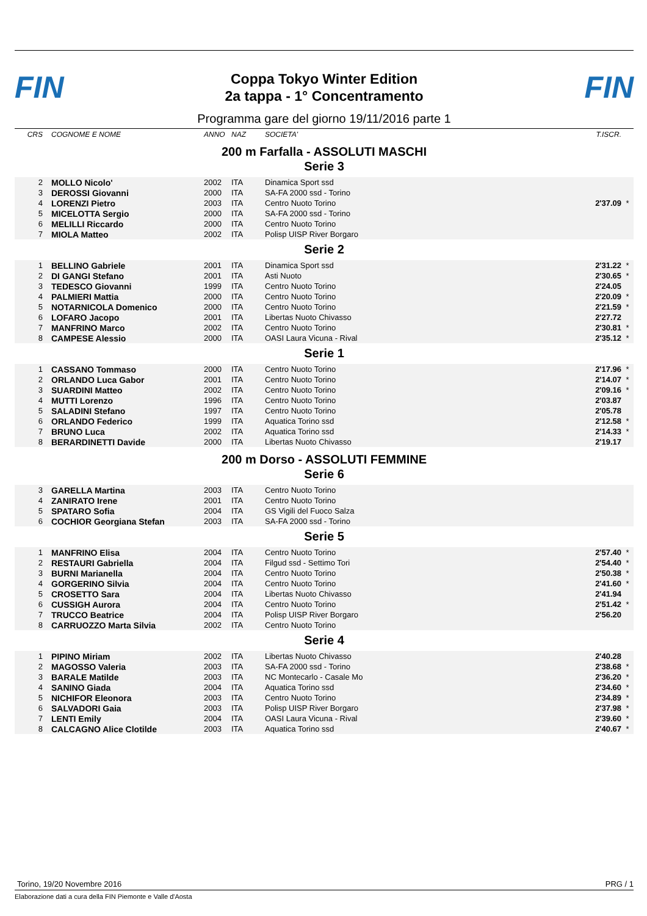FIN
Coppa Tokyo Winter Edition
2a tappa - 1° Concentramento
FIN
Programma gare del giorno 19/11/2016 parte 1
| CRS | COGNOME E NOME | ANNO | NAZ | SOCIETA' | T.ISCR. | |
200 m Farfalla - ASSOLUTI MASCHI
Serie 3
| 2 | MOLLO Nicolo' | 2002 | ITA | Dinamica Sport ssd | | |
| 3 | DEROSSI Giovanni | 2000 | ITA | SA-FA 2000 ssd - Torino | | |
| 4 | LORENZI Pietro | 2003 | ITA | Centro Nuoto Torino | 2'37.09 | * |
| 5 | MICELOTTA Sergio | 2000 | ITA | SA-FA 2000 ssd - Torino | | |
| 6 | MELILLI Riccardo | 2000 | ITA | Centro Nuoto Torino | | |
| 7 | MIOLA Matteo | 2002 | ITA | Polisp UISP River Borgaro | | |
Serie 2
| 1 | BELLINO Gabriele | 2001 | ITA | Dinamica Sport ssd | 2'31.22 | * |
| 2 | DI GANGI Stefano | 2001 | ITA | Asti Nuoto | 2'30.65 | * |
| 3 | TEDESCO Giovanni | 1999 | ITA | Centro Nuoto Torino | 2'24.05 | |
| 4 | PALMIERI Mattia | 2000 | ITA | Centro Nuoto Torino | 2'20.09 | * |
| 5 | NOTARNICOLA Domenico | 2000 | ITA | Centro Nuoto Torino | 2'21.59 | * |
| 6 | LOFARO Jacopo | 2001 | ITA | Libertas Nuoto Chivasso | 2'27.72 | |
| 7 | MANFRINO Marco | 2002 | ITA | Centro Nuoto Torino | 2'30.81 | * |
| 8 | CAMPESE Alessio | 2000 | ITA | OASI Laura Vicuna - Rival | 2'35.12 | * |
Serie 1
| 1 | CASSANO Tommaso | 2000 | ITA | Centro Nuoto Torino | 2'17.96 | * |
| 2 | ORLANDO Luca Gabor | 2001 | ITA | Centro Nuoto Torino | 2'14.07 | * |
| 3 | SUARDINI Matteo | 2002 | ITA | Centro Nuoto Torino | 2'09.16 | * |
| 4 | MUTTI Lorenzo | 1996 | ITA | Centro Nuoto Torino | 2'03.87 | |
| 5 | SALADINI Stefano | 1997 | ITA | Centro Nuoto Torino | 2'05.78 | |
| 6 | ORLANDO Federico | 1999 | ITA | Aquatica Torino ssd | 2'12.58 | * |
| 7 | BRUNO Luca | 2002 | ITA | Aquatica Torino ssd | 2'14.33 | * |
| 8 | BERARDINETTI Davide | 2000 | ITA | Libertas Nuoto Chivasso | 2'19.17 | |
200 m Dorso - ASSOLUTI FEMMINE
Serie 6
| 3 | GARELLA Martina | 2003 | ITA | Centro Nuoto Torino | | |
| 4 | ZANIRATO Irene | 2001 | ITA | Centro Nuoto Torino | | |
| 5 | SPATARO Sofia | 2004 | ITA | GS Vigili del Fuoco Salza | | |
| 6 | COCHIOR Georgiana Stefan | 2003 | ITA | SA-FA 2000 ssd - Torino | | |
Serie 5
| 1 | MANFRINO Elisa | 2004 | ITA | Centro Nuoto Torino | 2'57.40 | * |
| 2 | RESTAURI Gabriella | 2004 | ITA | Filgud ssd - Settimo Tori | 2'54.40 | * |
| 3 | BURNI Marianella | 2004 | ITA | Centro Nuoto Torino | 2'50.38 | * |
| 4 | GORGERINO Silvia | 2004 | ITA | Centro Nuoto Torino | 2'41.60 | * |
| 5 | CROSETTO Sara | 2004 | ITA | Libertas Nuoto Chivasso | 2'41.94 | |
| 6 | CUSSIGH Aurora | 2004 | ITA | Centro Nuoto Torino | 2'51.42 | * |
| 7 | TRUCCO Beatrice | 2004 | ITA | Polisp UISP River Borgaro | 2'56.20 | |
| 8 | CARRUOZZO Marta Silvia | 2002 | ITA | Centro Nuoto Torino | | |
Serie 4
| 1 | PIPINO Miriam | 2002 | ITA | Libertas Nuoto Chivasso | 2'40.28 | |
| 2 | MAGOSSO Valeria | 2003 | ITA | SA-FA 2000 ssd - Torino | 2'38.68 | * |
| 3 | BARALE Matilde | 2003 | ITA | NC Montecarlo - Casale Mo | 2'36.20 | * |
| 4 | SANINO Giada | 2004 | ITA | Aquatica Torino ssd | 2'34.60 | * |
| 5 | NICHIFOR Eleonora | 2003 | ITA | Centro Nuoto Torino | 2'34.89 | * |
| 6 | SALVADORI Gaia | 2003 | ITA | Polisp UISP River Borgaro | 2'37.98 | * |
| 7 | LENTI Emily | 2004 | ITA | OASI Laura Vicuna - Rival | 2'39.60 | * |
| 8 | CALCAGNO Alice Clotilde | 2003 | ITA | Aquatica Torino ssd | 2'40.67 | * |
Torino, 19/20 Novembre 2016 PRG / 1
Elaborazione dati a cura della FIN Piemonte e Valle d'Aosta